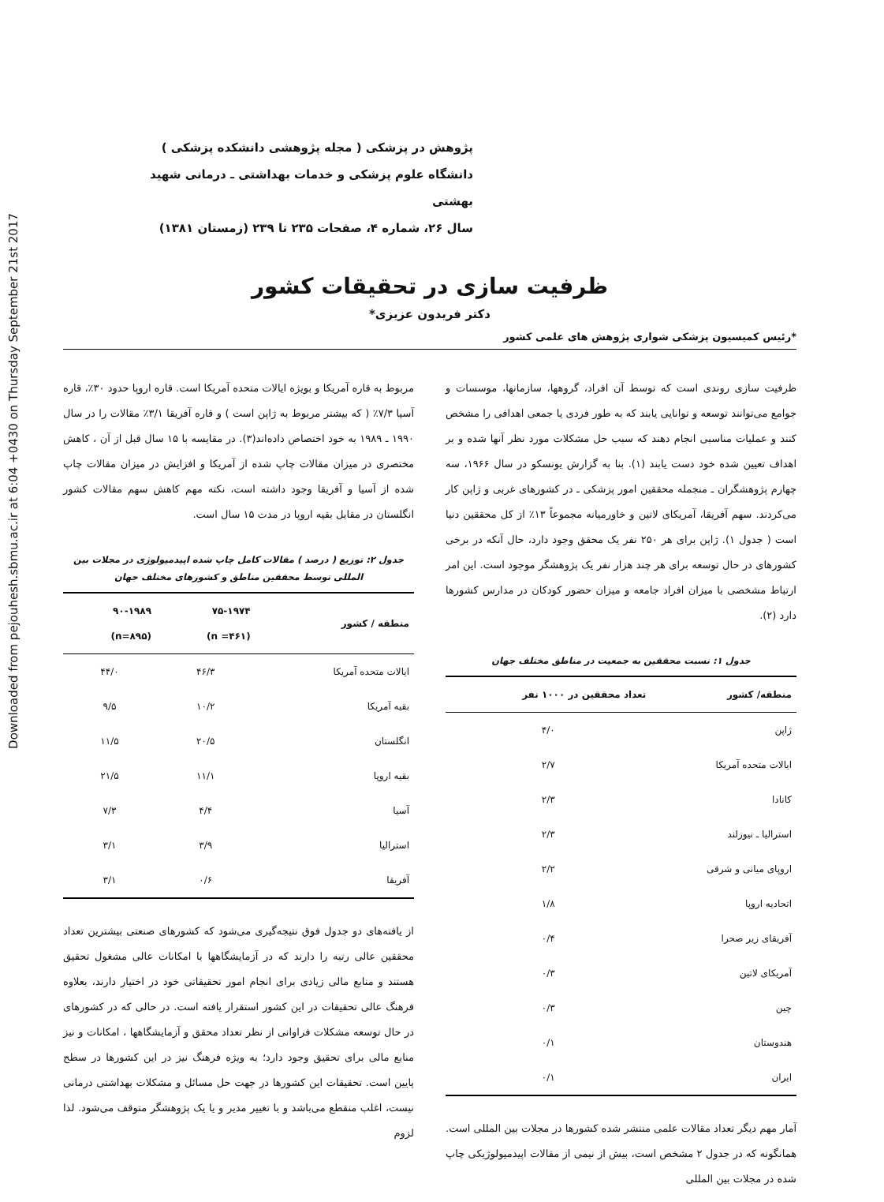Downloaded from pejouhesh.sbmu.ac.ir at 6:04 +0430 on Thursday September 21st 2017
پژوهش در پزشکی ( مجله پژوهشی دانشکده پزشکی )
دانشگاه علوم پزشکی و خدمات بهداشتی ـ درمانی شهید بهشتی
سال ۲۶، شماره ۴، صفحات ۲۳۵ تا ۲۳۹ (زمستان ۱۳۸۱)
ظرفیت سازی در تحقیقات کشور
دکتر فریدون عزیزی*
*رئیس کمیسیون پزشکی شواری پژوهش های علمی کشور
ظرفیت سازی روندی است که توسط آن افراد، گروهها، سازمانها، موسسات و جوامع می‌توانند توسعه و توانایی یابند که به طور فردی یا جمعی اهدافی را مشخص کنند و عملیات مناسبی انجام دهند که سبب حل مشکلات مورد نظر آنها شده و بر اهداف تعیین شده خود دست یابند (۱). بنا به گزارش یونسکو در سال ۱۹۶۶، سه چهارم پژوهشگران ـ منجمله محققین امور پزشکی ـ در کشورهای غربی و ژاپن کار می‌کردند. سهم آفریقا، آمریکای لاتین و خاورمیانه مجموعاً ۱۳٪ از کل محققین دنیا است ( جدول ۱). ژاپن برای هر ۲۵۰ نفر یک محقق وجود دارد، حال آنکه در برخی کشورهای در حال توسعه برای هر چند هزار نفر یک پژوهشگر موجود است. این امر ارتباط مشخصی با میزان افراد جامعه و میزان حضور کودکان در مدارس کشورها دارد (۲).
جدول ۱: نسبت محققین به جمعیت در مناطق مختلف جهان
| منطقه/ کشور | تعداد محققین در ۱۰۰۰ نفر |
| --- | --- |
| ژاپن | ۴/۰ |
| ایالات متحده آمریکا | ۲/۷ |
| کانادا | ۲/۳ |
| استرالیا ـ نیوزلند | ۲/۳ |
| اروپای میانی و شرقی | ۲/۲ |
| اتحادیه اروپا | ۱/۸ |
| آفریقای زیر صحرا | ۰/۴ |
| آمریکای لاتین | ۰/۳ |
| چین | ۰/۳ |
| هندوستان | ۰/۱ |
| ایران | ۰/۱ |
آمار مهم دیگر تعداد مقالات علمی منتشر شده کشورها در مجلات بین المللی است. همانگونه که در جدول ۲ مشخص است، بیش از نیمی از مقالات اپیدمیولوژیکی چاپ شده در مجلات بین المللی
مربوط به قاره آمریکا و بویژه ایالات متحده آمریکا است. قاره اروپا حدود ۳۰٪، قاره آسیا ۷/۳٪ ( که بیشتر مربوط به ژاپن است ) و قاره آفریقا ۳/۱٪ مقالات را در سال ۱۹۹۰ ـ ۱۹۸۹ به خود اختصاص داده‌اند(۳). در مقایسه با ۱۵ سال قبل از آن ، کاهش مختصری در میزان مقالات چاپ شده از آمریکا و افزایش در میزان مقالات چاپ شده از آسیا و آفریقا وجود داشته است، نکته مهم کاهش سهم مقالات کشور انگلستان در مقابل بقیه اروپا در مدت ۱۵ سال است.
جدول ۲: توزیع ( درصد ) مقالات کامل چاپ شده اپیدمیولوژی در مجلات بین المللی توسط محققین مناطق و کشورهای مختلف جهان
| منطقه / کشور | ۷۵-۱۹۷۴ (n =۴۶۱) | ۹۰-۱۹۸۹ (n=۸۹۵) |
| --- | --- | --- |
| ایالات متحده آمریکا | ۴۶/۳ | ۴۴/۰ |
| بقیه آمریکا | ۱۰/۲ | ۹/۵ |
| انگلستان | ۲۰/۵ | ۱۱/۵ |
| بقیه اروپا | ۱۱/۱ | ۲۱/۵ |
| آسیا | ۴/۴ | ۷/۳ |
| استرالیا | ۳/۹ | ۳/۱ |
| آفریقا | ۰/۶ | ۳/۱ |
از یافته‌های دو جدول فوق نتیجه‌گیری می‌شود که کشورهای صنعتی بیشترین تعداد محققین عالی رتبه را دارند که در آزمایشگاهها با امکانات عالی مشغول تحقیق هستند و منابع مالی زیادی برای انجام امور تحقیقاتی خود در اختیار دارند، بعلاوه فرهنگ عالی تحقیقات در این کشور استقرار یافته است. در حالی که در کشورهای در حال توسعه مشکلات فراوانی از نظر تعداد محقق و آزمایشگاهها ، امکانات و نیز منابع مالی برای تحقیق وجود دارد؛ به ویژه فرهنگ نیز در این کشورها در سطح پایین است. تحقیقات این کشورها در جهت حل مسائل و مشکلات بهداشتی درمانی نیست، اغلب منقطع می‌باشد و با تغییر مدیر و یا یک پژوهشگر متوقف می‌شود. لذا لزوم